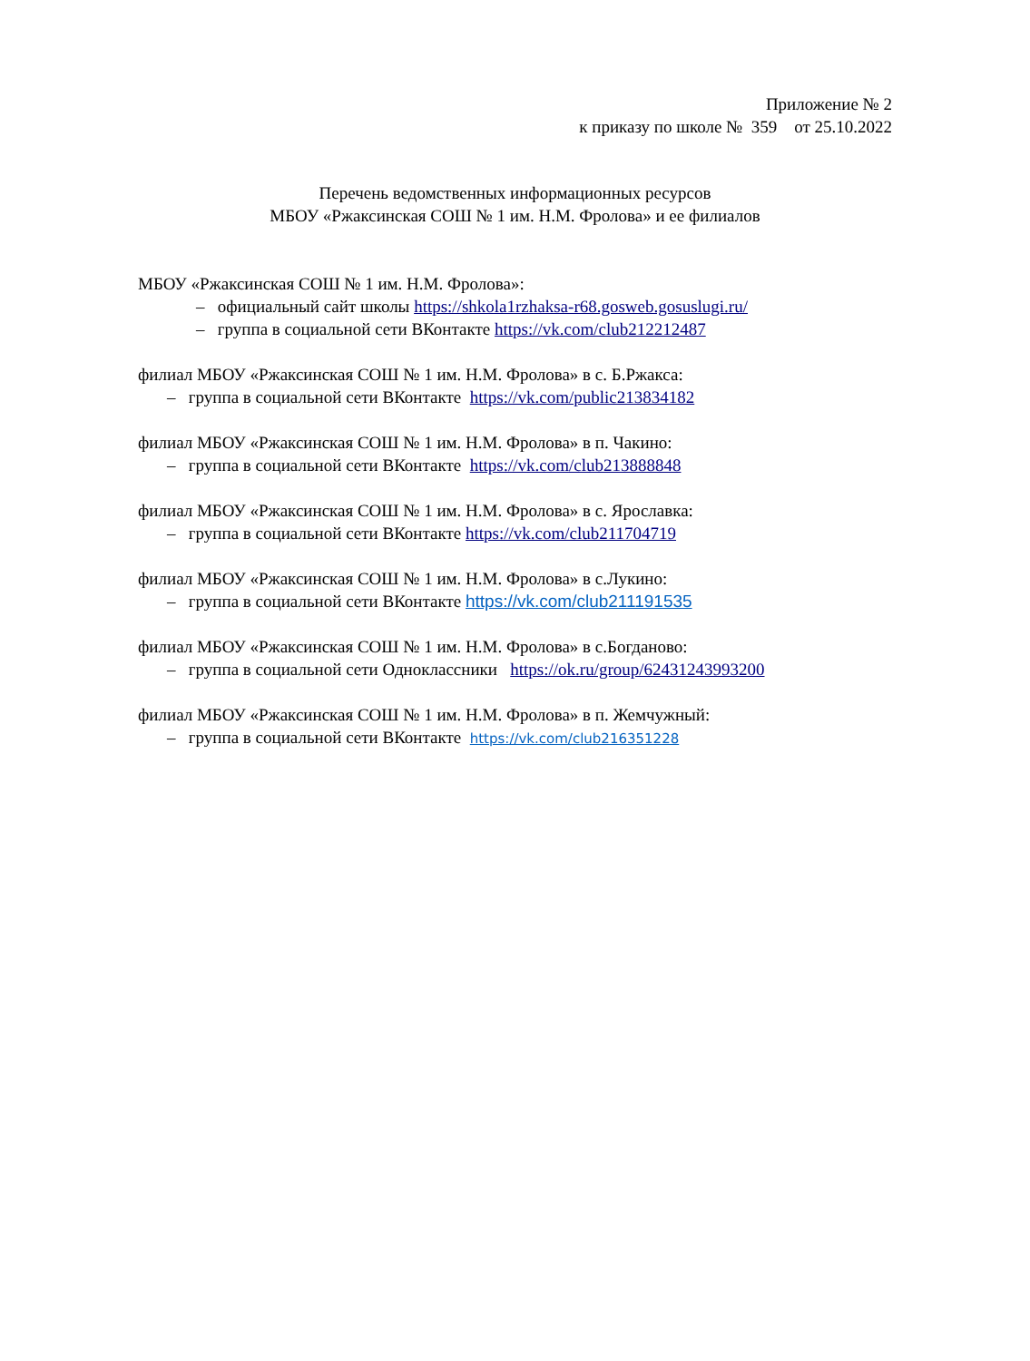Приложение № 2
к приказу по школе № 359 от 25.10.2022
Перечень ведомственных информационных ресурсов
МБОУ «Ржаксинская СОШ № 1 им. Н.М. Фролова» и ее филиалов
МБОУ «Ржаксинская СОШ № 1 им. Н.М. Фролова»:
– официальный сайт школы https://shkola1rzhaksa-r68.gosweb.gosuslugi.ru/
– группа в социальной сети ВКонтакте https://vk.com/club212212487
филиал МБОУ «Ржаксинская СОШ № 1 им. Н.М. Фролова» в с. Б.Ржакса:
– группа в социальной сети ВКонтакте https://vk.com/public213834182
филиал МБОУ «Ржаксинская СОШ № 1 им. Н.М. Фролова» в п. Чакино:
– группа в социальной сети ВКонтакте https://vk.com/club213888848
филиал МБОУ «Ржаксинская СОШ № 1 им. Н.М. Фролова» в с. Ярославка:
– группа в социальной сети ВКонтакте https://vk.com/club211704719
филиал МБОУ «Ржаксинская СОШ № 1 им. Н.М. Фролова» в с.Лукино:
– группа в социальной сети ВКонтакте https://vk.com/club211191535
филиал МБОУ «Ржаксинская СОШ № 1 им. Н.М. Фролова» в с.Богданово:
– группа в социальной сети Одноклассники https://ok.ru/group/62431243993200
филиал МБОУ «Ржаксинская СОШ № 1 им. Н.М. Фролова» в п. Жемчужный:
– группа в социальной сети ВКонтакте https://vk.com/club216351228